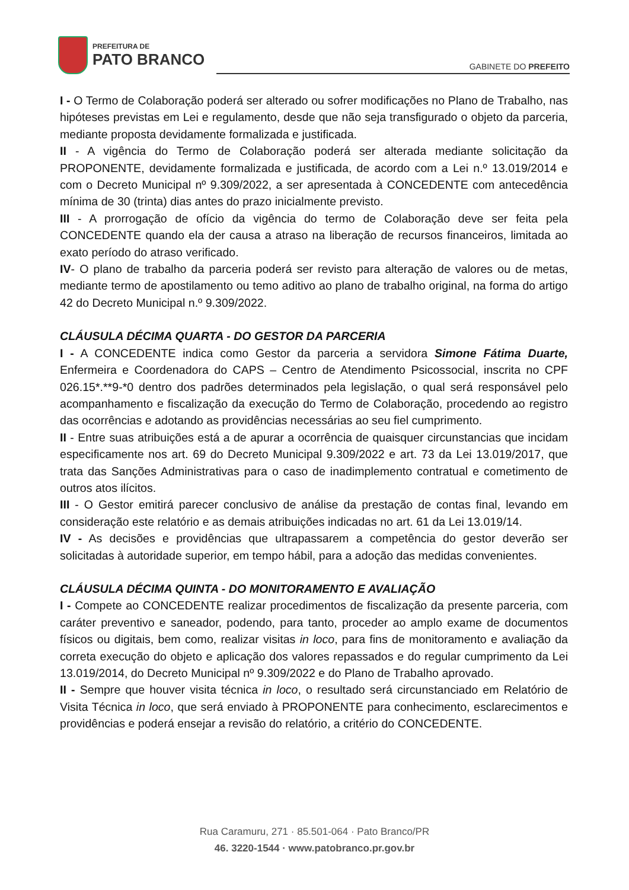PREFEITURA DE
PATO BRANCO
GABINETE DO PREFEITO
I - O Termo de Colaboração poderá ser alterado ou sofrer modificações no Plano de Trabalho, nas hipóteses previstas em Lei e regulamento, desde que não seja transfigurado o objeto da parceria, mediante proposta devidamente formalizada e justificada.
II - A vigência do Termo de Colaboração poderá ser alterada mediante solicitação da PROPONENTE, devidamente formalizada e justificada, de acordo com a Lei n.º 13.019/2014 e com o Decreto Municipal nº 9.309/2022, a ser apresentada à CONCEDENTE com antecedência mínima de 30 (trinta) dias antes do prazo inicialmente previsto.
III - A prorrogação de ofício da vigência do termo de Colaboração deve ser feita pela CONCEDENTE quando ela der causa a atraso na liberação de recursos financeiros, limitada ao exato período do atraso verificado.
IV- O plano de trabalho da parceria poderá ser revisto para alteração de valores ou de metas, mediante termo de apostilamento ou temo aditivo ao plano de trabalho original, na forma do artigo 42 do Decreto Municipal n.º 9.309/2022.
CLÁUSULA DÉCIMA QUARTA - DO GESTOR DA PARCERIA
I - A CONCEDENTE indica como Gestor da parceria a servidora Simone Fátima Duarte, Enfermeira e Coordenadora do CAPS – Centro de Atendimento Psicossocial, inscrita no CPF 026.15*.**9-*0 dentro dos padrões determinados pela legislação, o qual será responsável pelo acompanhamento e fiscalização da execução do Termo de Colaboração, procedendo ao registro das ocorrências e adotando as providências necessárias ao seu fiel cumprimento.
II - Entre suas atribuições está a de apurar a ocorrência de quaisquer circunstancias que incidam especificamente nos art. 69 do Decreto Municipal 9.309/2022 e art. 73 da Lei 13.019/2017, que trata das Sanções Administrativas para o caso de inadimplemento contratual e cometimento de outros atos ilícitos.
III - O Gestor emitirá parecer conclusivo de análise da prestação de contas final, levando em consideração este relatório e as demais atribuições indicadas no art. 61 da Lei 13.019/14.
IV - As decisões e providências que ultrapassarem a competência do gestor deverão ser solicitadas à autoridade superior, em tempo hábil, para a adoção das medidas convenientes.
CLÁUSULA DÉCIMA QUINTA - DO MONITORAMENTO E AVALIAÇÃO
I - Compete ao CONCEDENTE realizar procedimentos de fiscalização da presente parceria, com caráter preventivo e saneador, podendo, para tanto, proceder ao amplo exame de documentos físicos ou digitais, bem como, realizar visitas in loco, para fins de monitoramento e avaliação da correta execução do objeto e aplicação dos valores repassados e do regular cumprimento da Lei 13.019/2014, do Decreto Municipal nº 9.309/2022 e do Plano de Trabalho aprovado.
II - Sempre que houver visita técnica in loco, o resultado será circunstanciado em Relatório de Visita Técnica in loco, que será enviado à PROPONENTE para conhecimento, esclarecimentos e providências e poderá ensejar a revisão do relatório, a critério do CONCEDENTE.
Rua Caramuru, 271 · 85.501-064 · Pato Branco/PR
46. 3220-1544 · www.patobranco.pr.gov.br